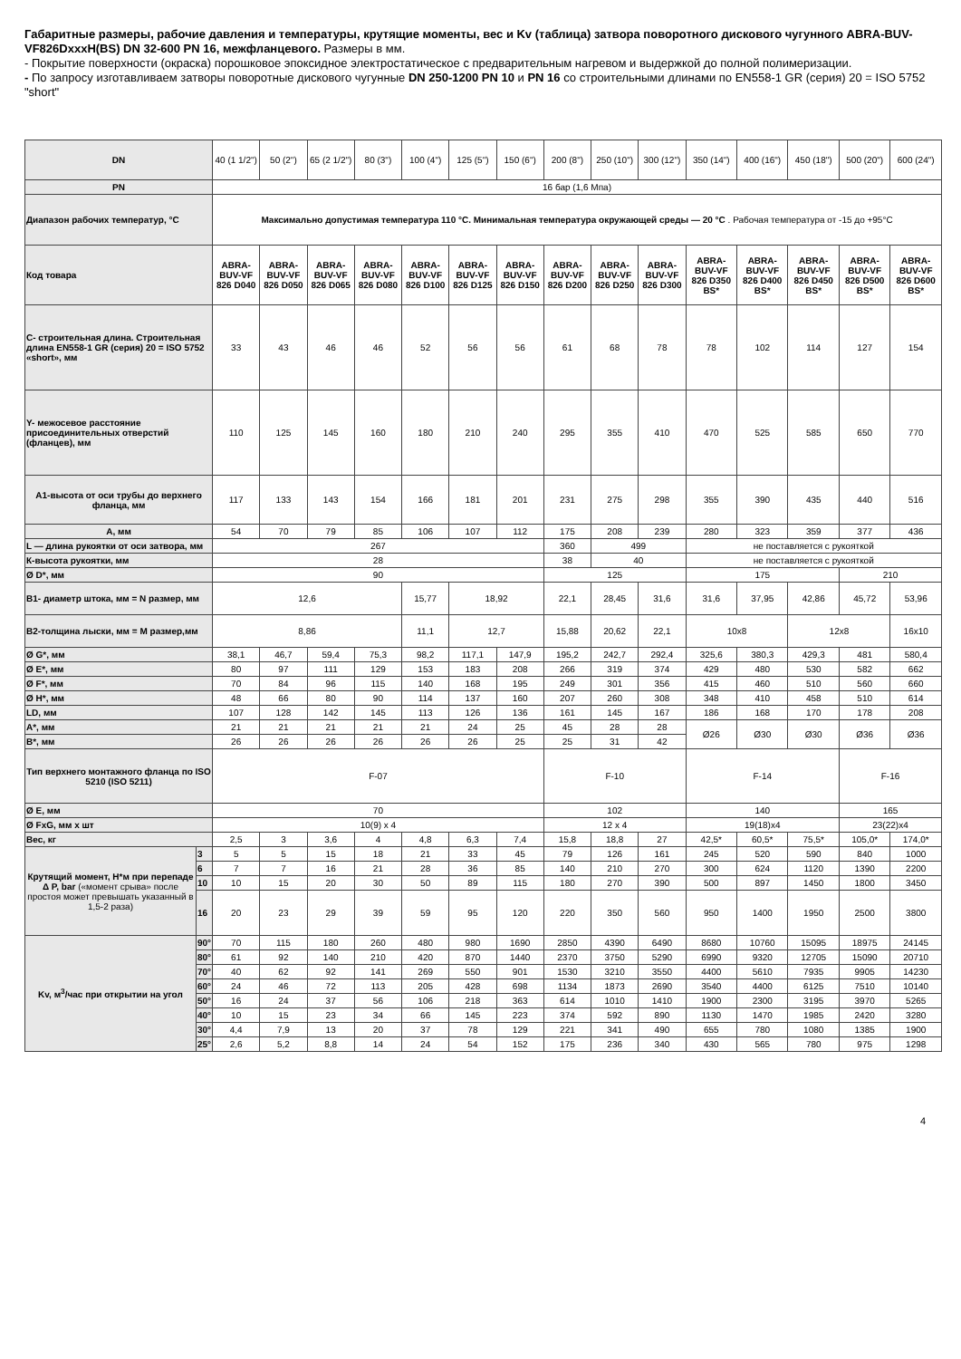Габаритные размеры, рабочие давления и температуры, крутящие моменты, вес и Kv (таблица) затвора поворотного дискового чугунного ABRA-BUV-VF826DxxxH(BS) DN 32-600 PN 16, межфланцевого. Размеры в мм.
- Покрытие поверхности (окраска) порошковое эпоксидное электростатическое с предварительным нагревом и выдержкой до полной полимеризации.
- По запросу изготавливаем затворы поворотные дискового чугунные DN 250-1200 PN 10 и PN 16 со строительными длинами по EN558-1 GR (серия) 20 = ISO 5752 "short"
| DN | | 40 (1 1/2") | 50 (2") | 65 (2 1/2") | 80 (3") | 100 (4") | 125 (5") | 150 (6") | 200 (8") | 250 (10") | 300 (12") | 350 (14") | 400 (16") | 450 (18") | 500 (20") | 600 (24") |
| PN | | 16 бар (1,6 Мпа) | | | | | | | | | | | | | | |
| Диапазон рабочих температур, °C | | Максимально допустимая температура 110 °C. Минимальная температура окружающей среды — 20 °C . Рабочая температура от -15 до +95°C | | | | | | | | | | | | | | |
| Код товара | | ABRA-BUV-VF 826 D040 | ABRA-BUV-VF 826 D050 | ABRA-BUV-VF 826 D065 | ABRA-BUV-VF 826 D080 | ABRA-BUV-VF 826 D100 | ABRA-BUV-VF 826 D125 | ABRA-BUV-VF 826 D150 | ABRA-BUV-VF 826 D200 | ABRA-BUV-VF 826 D250 | ABRA-BUV-VF 826 D300 | ABRA-BUV-VF 826 D350 BS* | ABRA-BUV-VF 826 D400 BS* | ABRA-BUV-VF 826 D450 BS* | ABRA-BUV-VF 826 D500 BS* | ABRA-BUV-VF 826 D600 BS* |
| С- строительная длина. Строительная длина EN558-1 GR (серия) 20 = ISO 5752 «short», мм | | 33 | 43 | 46 | 46 | 52 | 56 | 56 | 61 | 68 | 78 | 78 | 102 | 114 | 127 | 154 |
| Y- межосевое расстояние присоединительных отверстий (фланцев), мм | | 110 | 125 | 145 | 160 | 180 | 210 | 240 | 295 | 355 | 410 | 470 | 525 | 585 | 650 | 770 |
| А1-высота от оси трубы до верхнего фланца, мм | | 117 | 133 | 143 | 154 | 166 | 181 | 201 | 231 | 275 | 298 | 355 | 390 | 435 | 440 | 516 |
| А, мм | | 54 | 70 | 79 | 85 | 106 | 107 | 112 | 175 | 208 | 239 | 280 | 323 | 359 | 377 | 436 |
| L — длина рукоятки от оси затвора, мм | | 267 | | | | | | | 360 | 499 | | не поставляется с рукояткой | | | | |
| К-высота рукоятки, мм | | 28 | | | | | | | 38 | 40 | | не поставляется с рукояткой | | | | |
| Ø D*, мм | | 90 | | | | | | | 125 | | | 175 | | | 210 | |
| В1- диаметр штока, мм = N размер, мм | | 12,6 | | | | 15,77 | 18,92 | | 22,1 | 28,45 | 31,6 | 31,6 | 37,95 | 42,86 | 45,72 | 53,96 |
| В2-толщина лыски, мм = M размер,мм | | 8,86 | | | | 11,1 | 12,7 | | 15,88 | 20,62 | 22,1 | 10x8 | | 12x8 | | 16x10 |
| Ø G*, мм | | 38,1 | 46,7 | 59,4 | 75,3 | 98,2 | 117,1 | 147,9 | 195,2 | 242,7 | 292,4 | 325,6 | 380,3 | 429,3 | 481 | 580,4 |
| Ø E*, мм | | 80 | 97 | 111 | 129 | 153 | 183 | 208 | 266 | 319 | 374 | 429 | 480 | 530 | 582 | 662 |
| Ø F*, мм | | 70 | 84 | 96 | 115 | 140 | 168 | 195 | 249 | 301 | 356 | 415 | 460 | 510 | 560 | 660 |
| Ø H*, мм | | 48 | 66 | 80 | 90 | 114 | 137 | 160 | 207 | 260 | 308 | 348 | 410 | 458 | 510 | 614 |
| LD, мм | | 107 | 128 | 142 | 145 | 113 | 126 | 136 | 161 | 145 | 167 | 186 | 168 | 170 | 178 | 208 |
| A*, мм | | 21 | 21 | 21 | 21 | 21 | 24 | 25 | 45 | 28 | 28 | Ø26 | Ø30 | Ø30 | Ø36 | Ø36 |
| B*, мм | | 26 | 26 | 26 | 26 | 26 | 26 | 25 | 25 | 31 | 42 | | | | | |
| Тип верхнего монтажного фланца по ISO 5210 (ISO 5211) | | F-07 | | | | | | | F-10 | | | F-14 | | | F-16 | |
| Ø E, мм | | 70 | | | | | | | 102 | | | 140 | | | 165 | |
| Ø FxG, мм х шт | | 10(9) x 4 | | | | | | | 12 x 4 | | | 19(18)x4 | | | 23(22)x4 | |
| Вес, кг | | 2,5 | 3 | 3,6 | 4 | 4,8 | 6,3 | 7,4 | 15,8 | 18,8 | 27 | 42,5* | 60,5* | 75,5* | 105,0* | 174,0* |
| Крутящий момент, Н*м при перепаде Δ P, bar («момент срыва» после простоя может превышать указанный в 1,5-2 раза) | 3 | 5 | 5 | 15 | 18 | 21 | 33 | 45 | 79 | 126 | 161 | 245 | 520 | 590 | 840 | 1000 |
| | 6 | 7 | 7 | 16 | 21 | 28 | 36 | 85 | 140 | 210 | 270 | 300 | 624 | 1120 | 1390 | 2200 |
| | 10 | 10 | 15 | 20 | 30 | 50 | 89 | 115 | 180 | 270 | 390 | 500 | 897 | 1450 | 1800 | 3450 |
| | 16 | 20 | 23 | 29 | 39 | 59 | 95 | 120 | 220 | 350 | 560 | 950 | 1400 | 1950 | 2500 | 3800 |
| Kv, м<sup>3</sup>/час при открытии на угол | 90° | 70 | 115 | 180 | 260 | 480 | 980 | 1690 | 2850 | 4390 | 6490 | 8680 | 10760 | 15095 | 18975 | 24145 |
| | 80° | 61 | 92 | 140 | 210 | 420 | 870 | 1440 | 2370 | 3750 | 5290 | 6990 | 9320 | 12705 | 15090 | 20710 |
| | 70° | 40 | 62 | 92 | 141 | 269 | 550 | 901 | 1530 | 3210 | 3550 | 4400 | 5610 | 7935 | 9905 | 14230 |
| | 60° | 24 | 46 | 72 | 113 | 205 | 428 | 698 | 1134 | 1873 | 2690 | 3540 | 4400 | 6125 | 7510 | 10140 |
| | 50° | 16 | 24 | 37 | 56 | 106 | 218 | 363 | 614 | 1010 | 1410 | 1900 | 2300 | 3195 | 3970 | 5265 |
| | 40° | 10 | 15 | 23 | 34 | 66 | 145 | 223 | 374 | 592 | 890 | 1130 | 1470 | 1985 | 2420 | 3280 |
| | 30° | 4,4 | 7,9 | 13 | 20 | 37 | 78 | 129 | 221 | 341 | 490 | 655 | 780 | 1080 | 1385 | 1900 |
| | 25° | 2,6 | 5,2 | 8,8 | 14 | 24 | 54 | 152 | 175 | 236 | 340 | 430 | 565 | 780 | 975 | 1298 |
4